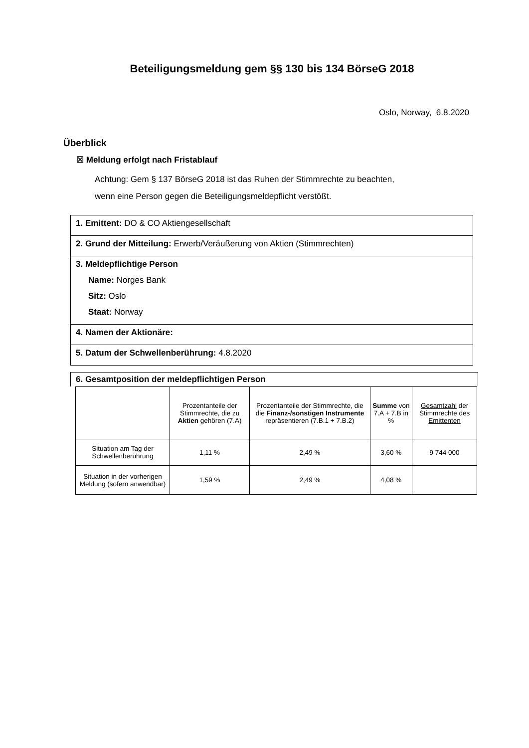Beteiligungsmeldung gem §§ 130 bis 134 BörseG 2018
Oslo, Norway, 6.8.2020
Überblick
☒ Meldung erfolgt nach Fristablauf
Achtung: Gem § 137 BörseG 2018 ist das Ruhen der Stimmrechte zu beachten,
wenn eine Person gegen die Beteiligungsmeldepflicht verstößt.
1. Emittent: DO & CO Aktiengesellschaft
2. Grund der Mitteilung: Erwerb/Veräußerung von Aktien (Stimmrechten)
3. Meldepflichtige Person
Name: Norges Bank
Sitz: Oslo
Staat: Norway
4. Namen der Aktionäre:
5. Datum der Schwellenberührung: 4.8.2020
6. Gesamtposition der meldepflichtigen Person
| | Prozentanteile der Stimmrechte, die zu Aktien gehören (7.A) | Prozentanteile der Stimmrechte, die die Finanz-/sonstigen Instrumente repräsentieren (7.B.1 + 7.B.2) | Summe von 7.A + 7.B in % | Gesamtzahl der Stimmrechte des Emittenten |
| --- | --- | --- | --- | --- |
| Situation am Tag der Schwellenberührung | 1,11 % | 2,49 % | 3,60 % | 9 744 000 |
| Situation in der vorherigen Meldung (sofern anwendbar) | 1,59 % | 2,49 % | 4,08 % | |